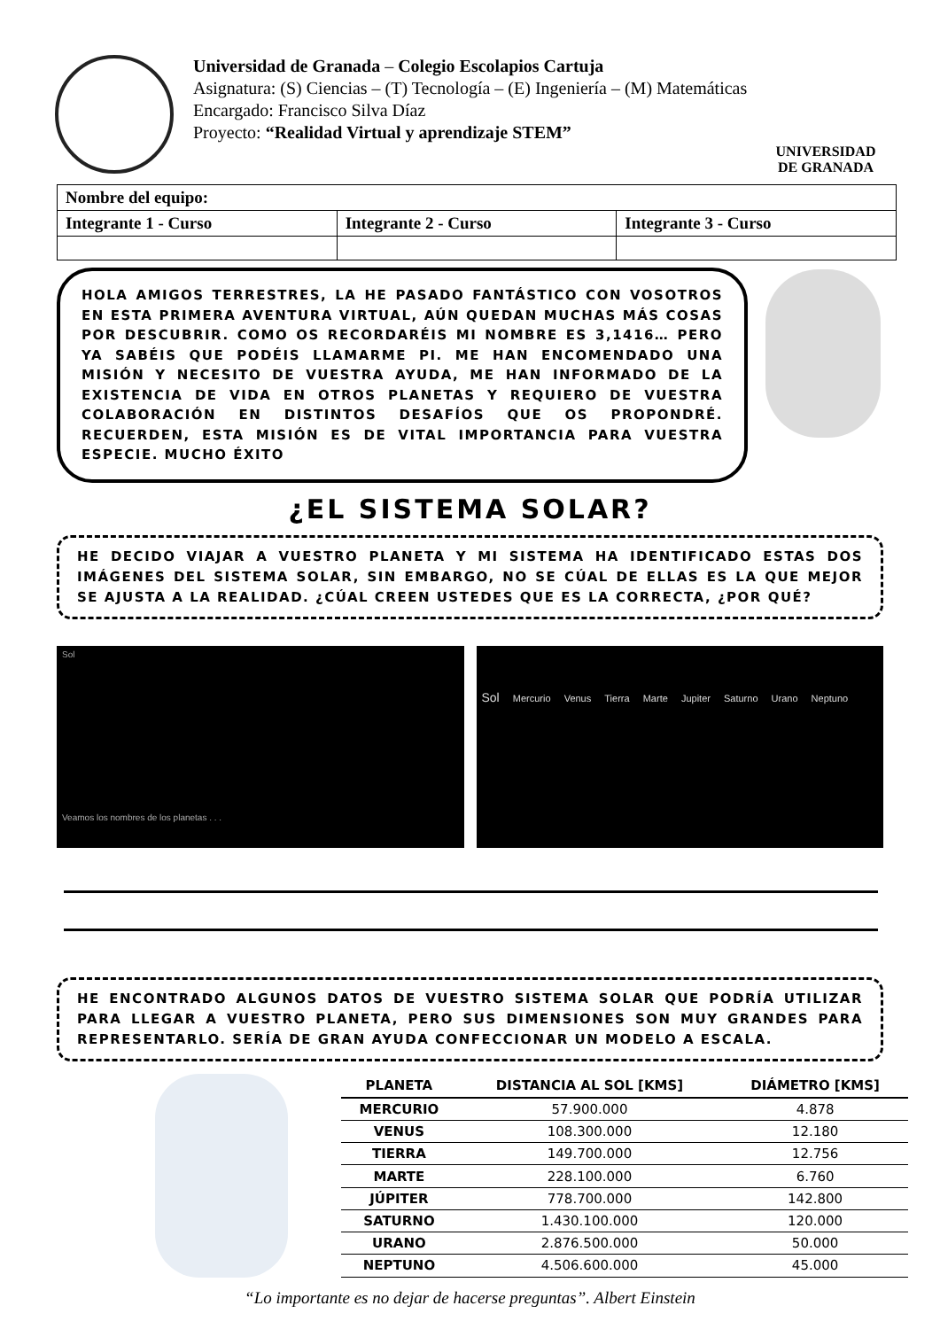Universidad de Granada – Colegio Escolapios Cartuja
Asignatura: (S) Ciencias – (T) Tecnología – (E) Ingeniería – (M) Matemáticas
Encargado: Francisco Silva Díaz
Proyecto: “Realidad Virtual y aprendizaje STEM”
UNIVERSIDAD
DE GRANADA
| Nombre del equipo: | | |
| Integrante 1 - Curso | Integrante 2 - Curso | Integrante 3 - Curso |
HOLA AMIGOS TERRESTRES, LA HE PASADO FANTÁSTICO CON VOSOTROS EN ESTA PRIMERA AVENTURA VIRTUAL, AÚN QUEDAN MUCHAS MÁS COSAS POR DESCUBRIR. COMO OS RECORDARÉIS MI NOMBRE ES 3,1416… PERO YA SABÉIS QUE PODÉIS LLAMARME PI. ME HAN ENCOMENDADO UNA MISIÓN Y NECESITO DE VUESTRA AYUDA, ME HAN INFORMADO DE LA EXISTENCIA DE VIDA EN OTROS PLANETAS Y REQUIERO DE VUESTRA COLABORACIÓN EN DISTINTOS DESAFÍOS QUE OS PROPONDRÉ. RECUERDEN, ESTA MISIÓN ES DE VITAL IMPORTANCIA PARA VUESTRA ESPECIE. MUCHO ÉXITO
¿EL SISTEMA SOLAR?
HE DECIDO VIAJAR A VUESTRO PLANETA Y MI SISTEMA HA IDENTIFICADO ESTAS DOS IMÁGENES DEL SISTEMA SOLAR, SIN EMBARGO, NO SE CÚAL DE ELLAS ES LA QUE MEJOR SE AJUSTA A LA REALIDAD. ¿CÚAL CREEN USTEDES QUE ES LA CORRECTA, ¿POR QUÉ?
Sol
Veamos los nombres de los planetas . . .
Sol Mercurio Venus Tierra Marte Jupiter Saturno Urano Neptuno
HE ENCONTRADO ALGUNOS DATOS DE VUESTRO SISTEMA SOLAR QUE PODRÍA UTILIZAR PARA LLEGAR A VUESTRO PLANETA, PERO SUS DIMENSIONES SON MUY GRANDES PARA REPRESENTARLO. SERÍA DE GRAN AYUDA CONFECCIONAR UN MODELO A ESCALA.
| PLANETA | DISTANCIA AL SOL [KMS] | DIÁMETRO [KMS] |
| --- | --- | --- |
| MERCURIO | 57.900.000 | 4.878 |
| VENUS | 108.300.000 | 12.180 |
| TIERRA | 149.700.000 | 12.756 |
| MARTE | 228.100.000 | 6.760 |
| JÚPITER | 778.700.000 | 142.800 |
| SATURNO | 1.430.100.000 | 120.000 |
| URANO | 2.876.500.000 | 50.000 |
| NEPTUNO | 4.506.600.000 | 45.000 |
“Lo importante es no dejar de hacerse preguntas”. Albert Einstein